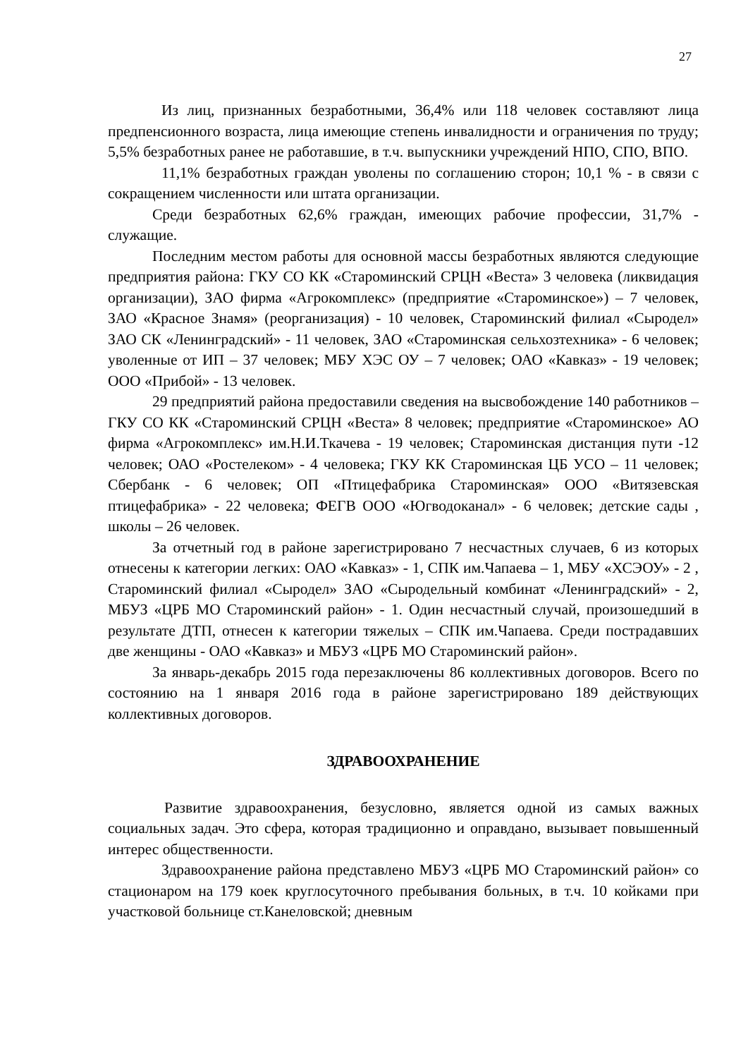27
Из лиц, признанных безработными, 36,4% или 118 человек составляют лица предпенсионного возраста, лица имеющие степень инвалидности и ограничения по труду; 5,5% безработных ранее не работавшие, в т.ч. выпускники учреждений НПО, СПО, ВПО.
11,1% безработных граждан уволены по соглашению сторон; 10,1 % - в связи с сокращением численности или штата организации.
Среди безработных 62,6% граждан, имеющих рабочие профессии, 31,7% - служащие.
Последним местом работы для основной массы безработных являются следующие предприятия района: ГКУ СО КК «Староминский СРЦН «Веста» 3 человека (ликвидация организации), ЗАО фирма «Агрокомплекс» (предприятие «Староминское») – 7 человек, ЗАО «Красное Знамя» (реорганизация) - 10 человек, Староминский филиал «Сыродел» ЗАО СК «Ленинградский» - 11 человек, ЗАО «Староминская сельхозтехника» - 6 человек; уволенные от ИП – 37 человек; МБУ ХЭС ОУ – 7 человек; ОАО «Кавказ» - 19 человек; ООО «Прибой» - 13 человек.
29 предприятий района предоставили сведения на высвобождение 140 работников – ГКУ СО КК «Староминский СРЦН «Веста» 8 человек; предприятие «Староминское» АО фирма «Агрокомплекс» им.Н.И.Ткачева - 19 человек; Староминская дистанция пути -12 человек; ОАО «Ростелеком» - 4 человека; ГКУ КК Староминская ЦБ УСО – 11 человек; Сбербанк - 6 человек; ОП «Птицефабрика Староминская» ООО «Витязевская птицефабрика» - 22 человека; ФЕГВ ООО «Югводоканал» - 6 человек; детские сады , школы – 26 человек.
За отчетный год в районе зарегистрировано 7 несчастных случаев, 6 из которых отнесены к категории легких: ОАО «Кавказ» - 1, СПК им.Чапаева – 1, МБУ «ХСЭОУ» - 2 , Староминский филиал «Сыродел» ЗАО «Сыродельный комбинат «Ленинградский» - 2, МБУЗ «ЦРБ МО Староминский район» - 1. Один несчастный случай, произошедший в результате ДТП, отнесен к категории тяжелых – СПК им.Чапаева. Среди пострадавших две женщины - ОАО «Кавказ» и МБУЗ «ЦРБ МО Староминский район».
За январь-декабрь 2015 года перезаключены 86 коллективных договоров. Всего по состоянию на 1 января 2016 года в районе зарегистрировано 189 действующих коллективных договоров.
ЗДРАВООХРАНЕНИЕ
Развитие здравоохранения, безусловно, является одной из самых важных социальных задач. Это сфера, которая традиционно и оправдано, вызывает повышенный интерес общественности.
Здравоохранение района представлено МБУЗ «ЦРБ МО Староминский район» со стационаром на 179 коек круглосуточного пребывания больных, в т.ч. 10 койками при участковой больнице ст.Канеловской; дневным